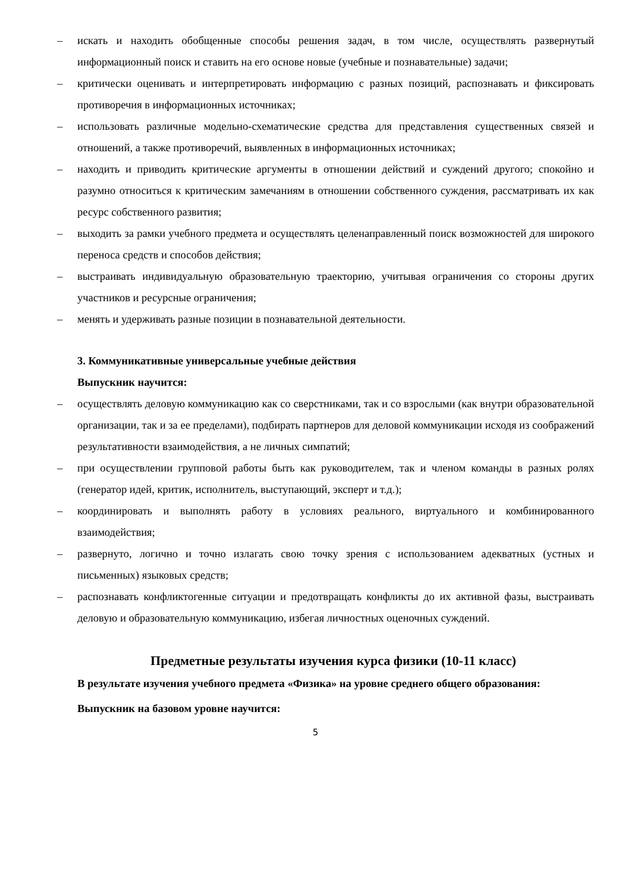– искать и находить обобщенные способы решения задач, в том числе, осуществлять развернутый информационный поиск и ставить на его основе новые (учебные и познавательные) задачи;
– критически оценивать и интерпретировать информацию с разных позиций, распознавать и фиксировать противоречия в информационных источниках;
– использовать различные модельно-схематические средства для представления существенных связей и отношений, а также противоречий, выявленных в информационных источниках;
– находить и приводить критические аргументы в отношении действий и суждений другого; спокойно и разумно относиться к критическим замечаниям в отношении собственного суждения, рассматривать их как ресурс собственного развития;
– выходить за рамки учебного предмета и осуществлять целенаправленный поиск возможностей для широкого переноса средств и способов действия;
– выстраивать индивидуальную образовательную траекторию, учитывая ограничения со стороны других участников и ресурсные ограничения;
– менять и удерживать разные позиции в познавательной деятельности.
3. Коммуникативные универсальные учебные действия
Выпускник научится:
– осуществлять деловую коммуникацию как со сверстниками, так и со взрослыми (как внутри образовательной организации, так и за ее пределами), подбирать партнеров для деловой коммуникации исходя из соображений результативности взаимодействия, а не личных симпатий;
– при осуществлении групповой работы быть как руководителем, так и членом команды в разных ролях (генератор идей, критик, исполнитель, выступающий, эксперт и т.д.);
– координировать и выполнять работу в условиях реального, виртуального и комбинированного взаимодействия;
– развернуто, логично и точно излагать свою точку зрения с использованием адекватных (устных и письменных) языковых средств;
– распознавать конфликтогенные ситуации и предотвращать конфликты до их активной фазы, выстраивать деловую и образовательную коммуникацию, избегая личностных оценочных суждений.
Предметные результаты изучения курса физики (10-11 класс)
В результате изучения учебного предмета «Физика» на уровне среднего общего образования:
Выпускник на базовом уровне научится:
5